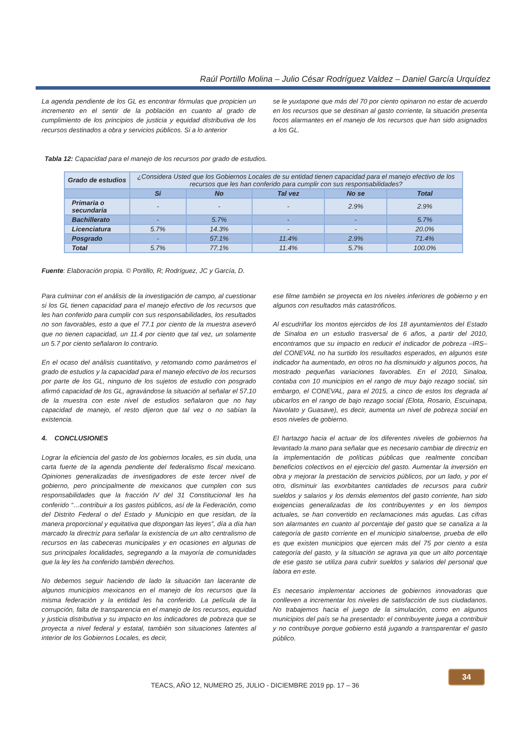Raúl Portillo Molina – Julio César Rodríguez Valdez – Daniel García Urquídez
La agenda pendiente de los GL es encontrar fórmulas que propicien un incremento en el sentir de la población en cuanto al grado de cumplimiento de los principios de justicia y equidad distributiva de los recursos destinados a obra y servicios públicos. Si a lo anterior
se le yuxtapone que más del 70 por ciento opinaron no estar de acuerdo en los recursos que se destinan al gasto corriente, la situación presenta focos alarmantes en el manejo de los recursos que han sido asignados a los GL.
Tabla 12: Capacidad para el manejo de los recursos por grado de estudios.
| Grado de estudios | ¿Considera Usted que los Gobiernos Locales de su entidad tienen capacidad para el manejo efectivo de los recursos que les han conferido para cumplir con sus responsabilidades? | | | | |
| | Si | No | Tal vez | No se | Total |
| Primaria o secundaria | - | - | - | 2.9% | 2.9% |
| Bachillerato | - | 5.7% | - | - | 5.7% |
| Licenciatura | 5.7% | 14.3% | - | - | 20.0% |
| Posgrado | - | 57.1% | 11.4% | 2.9% | 71.4% |
| Total | 5.7% | 77.1% | 11.4% | 5.7% | 100.0% |
Fuente: Elaboración propia. © Portillo, R; Rodríguez, JC y García, D.
Para culminar con el análisis de la investigación de campo, al cuestionar si los GL tienen capacidad para el manejo efectivo de los recursos que les han conferido para cumplir con sus responsabilidades, los resultados no son favorables, esto a que el 77.1 por ciento de la muestra aseveró que no tienen capacidad, un 11.4 por ciento que tal vez, un solamente un 5.7 por ciento señalaron lo contrario.
En el ocaso del análisis cuantitativo, y retomando como parámetros el grado de estudios y la capacidad para el manejo efectivo de los recursos por parte de los GL, ninguno de los sujetos de estudio con posgrado afirmó capacidad de los GL, agravándose la situación al señalar el 57.10 de la muestra con este nivel de estudios señalaron que no hay capacidad de manejo, el resto dijeron que tal vez o no sabían la existencia.
4. CONCLUSIONES
Lograr la eficiencia del gasto de los gobiernos locales, es sin duda, una carta fuerte de la agenda pendiente del federalismo fiscal mexicano. Opiniones generalizadas de investigadores de este tercer nivel de gobierno, pero principalmente de mexicanos que cumplen con sus responsabilidades que la fracción IV del 31 Constitucional les ha conferido “…contribuir a los gastos públicos, así de la Federación, como del Distrito Federal o del Estado y Municipio en que residan, de la manera proporcional y equitativa que dispongan las leyes”, día a día han marcado la directriz para señalar la existencia de un alto centralismo de recursos en las cabeceras municipales y en ocasiones en algunas de sus principales localidades, segregando a la mayoría de comunidades que la ley les ha conferido también derechos.
No debemos seguir haciendo de lado la situación tan lacerante de algunos municipios mexicanos en el manejo de los recursos que la misma federación y la entidad les ha conferido. La película de la corrupción, falta de transparencia en el manejo de los recursos, equidad y justicia distributiva y su impacto en los indicadores de pobreza que se proyecta a nivel federal y estatal, también son situaciones latentes al interior de los Gobiernos Locales, es decir,
ese filme también se proyecta en los niveles inferiores de gobierno y en algunos con resultados más catastróficos.
Al escudriñar los montos ejercidos de los 18 ayuntamientos del Estado de Sinaloa en un estudio trasversal de 6 años, a partir del 2010, encontramos que su impacto en reducir el indicador de pobreza –IRS– del CONEVAL no ha surtido los resultados esperados, en algunos este indicador ha aumentado, en otros no ha disminuido y algunos pocos, ha mostrado pequeñas variaciones favorables. En el 2010, Sinaloa, contaba con 10 municipios en el rango de muy bajo rezago social, sin embargo, el CONEVAL, para el 2015, a cinco de estos los degrada al ubicarlos en el rango de bajo rezago social (Elota, Rosario, Escuinapa, Navolato y Guasave), es decir, aumenta un nivel de pobreza social en esos niveles de gobierno.
El hartazgo hacia el actuar de los diferentes niveles de gobiernos ha levantado la mano para señalar que es necesario cambiar de directriz en la implementación de políticas públicas que realmente conciban beneficios colectivos en el ejercicio del gasto. Aumentar la inversión en obra y mejorar la prestación de servicios públicos, por un lado, y por el otro, disminuir las exorbitantes cantidades de recursos para cubrir sueldos y salarios y los demás elementos del gasto corriente, han sido exigencias generalizadas de los contribuyentes y en los tiempos actuales, se han convertido en reclamaciones más agudas. Las cifras son alarmantes en cuanto al porcentaje del gasto que se canaliza a la categoría de gasto corriente en el municipio sinaloense, prueba de ello es que existen municipios que ejercen más del 75 por ciento a esta categoría del gasto, y la situación se agrava ya que un alto porcentaje de ese gasto se utiliza para cubrir sueldos y salarios del personal que labora en este.
Es necesario implementar acciones de gobiernos innovadoras que conlleven a incrementar los niveles de satisfacción de sus ciudadanos. No trabajemos hacia el juego de la simulación, como en algunos municipios del país se ha presentado: el contribuyente juega a contribuir y no contribuye porque gobierno está jugando a transparentar el gasto público.
TEACS, AÑO 12, NUMERO 25, JULIO - DICIEMBRE 2019 pp. 17 – 36
34